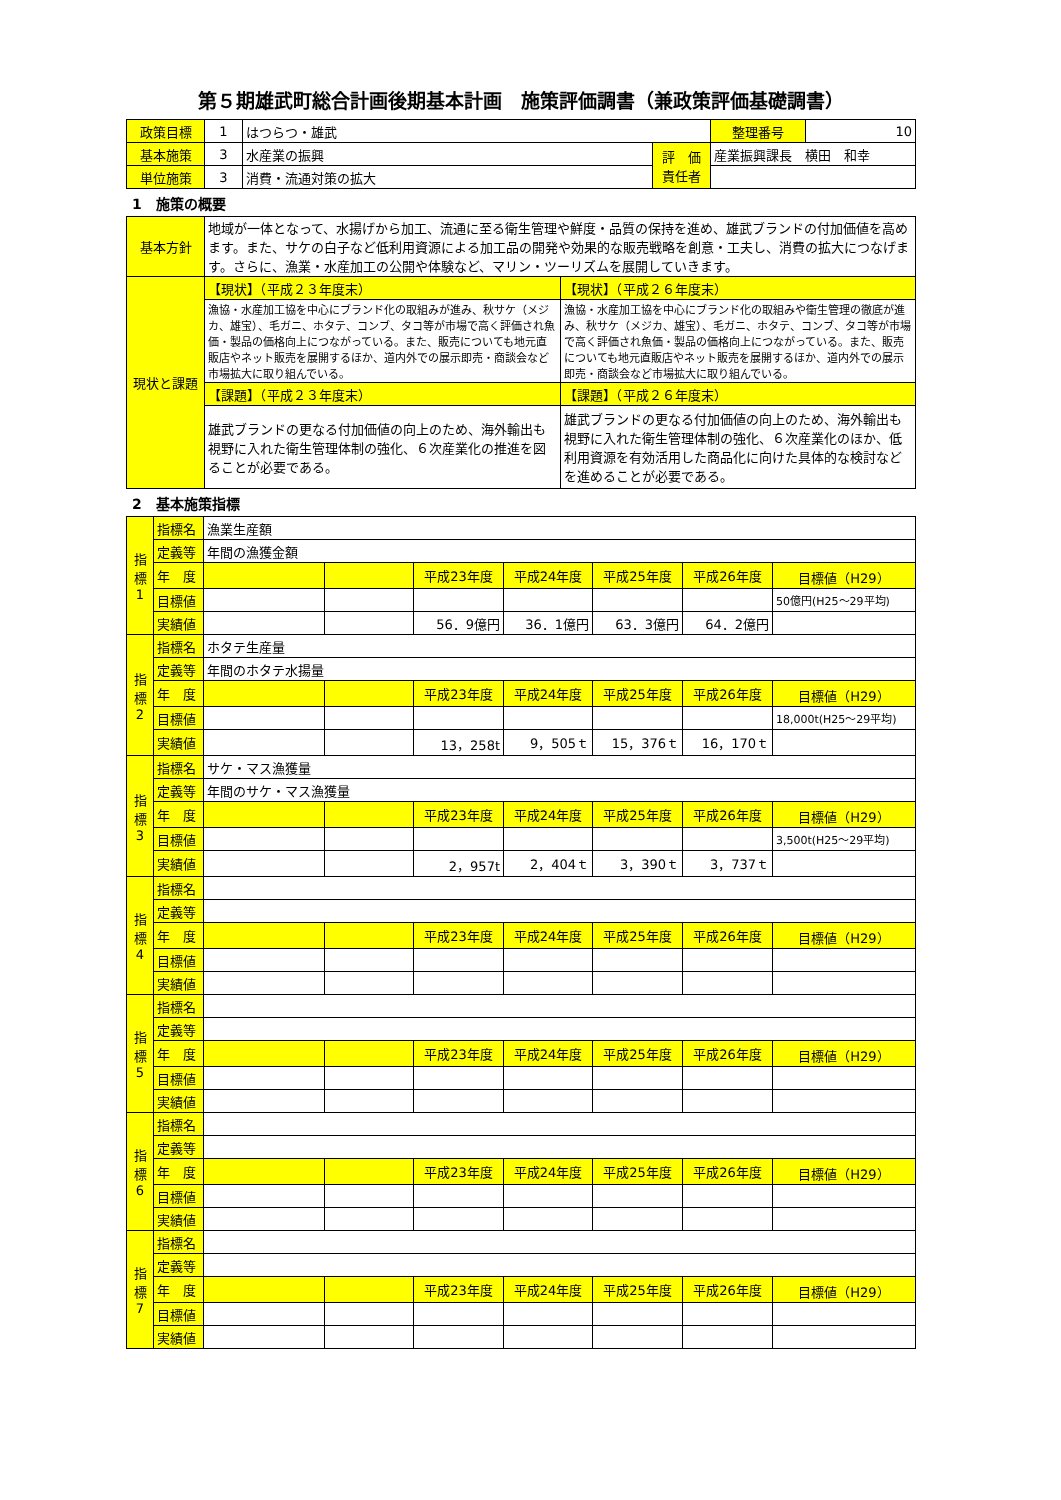第５期雄武町総合計画後期基本計画　施策評価調書（兼政策評価基礎調書）
| 政策目標 | 1 | はつらつ・雄武 | | 整理番号 | 10 |
| 基本施策 | 3 | 水産業の振興 | 評 価 責任者 | 産業振興課長 横田 和幸 | |
| 単位施策 | 3 | 消費・流通対策の拡大 | | | |
1　施策の概要
| 基本方針 | 地域が一体となって、水揚げから加工、流通に至る衛生管理や鮮度・品質の保持を進め、雄武ブランドの付加価値を高めます。また、サケの白子など低利用資源による加工品の開発や効果的な販売戦略を創意・工夫し、消費の拡大につなげます。さらに、漁業・水産加工の公開や体験など、マリン・ツーリズムを展開していきます。 | |
| 現状と課題 | 【現状】（平成２３年度末） | 【現状】（平成２６年度末） |
| | 漁協・水産加工協を中心にブランド化の取組みが進み、秋サケ（メジカ、雄宝）、毛ガニ、ホタテ、コンブ、タコ等が市場で高く評価され魚価・製品の価格向上につながっている。また、販売についても地元直販店やネット販売を展開するほか、道内外での展示即売・商談会など市場拡大に取り組んでいる。 | 漁協・水産加工協を中心にブランド化の取組みや衛生管理の徹底が進み、秋サケ（メジカ、雄宝）、毛ガニ、ホタテ、コンブ、タコ等が市場で高く評価され魚価・製品の価格向上につながっている。また、販売についても地元直販店やネット販売を展開するほか、道内外での展示即売・商談会など市場拡大に取り組んでいる。 |
| | 【課題】（平成２３年度末） | 【課題】（平成２６年度末） |
| | 雄武ブランドの更なる付加価値の向上のため、海外輸出も視野に入れた衛生管理体制の強化、６次産業化の推進を図ることが必要である。 | 雄武ブランドの更なる付加価値の向上のため、海外輸出も視野に入れた衛生管理体制の強化、６次産業化のほか、低利用資源を有効活用した商品化に向けた具体的な検討などを進めることが必要である。 |
2　基本施策指標
| 指 標 1 | 指標名 | 漁業生産額 | | | | | | |
| | 定義等 | 年間の漁獲金額 | | | | | | |
| | 年 度 | | | 平成23年度 | 平成24年度 | 平成25年度 | 平成26年度 | 目標値（H29） |
| | 目標値 | | | | | | | 50億円(H25～29平均) |
| | 実績値 | | | 56．9億円 | 36．1億円 | 63．3億円 | 64．2億円 | |
| 指 標 2 | 指標名 | ホタテ生産量 | | | | | | |
| | 定義等 | 年間のホタテ水揚量 | | | | | | |
| | 年 度 | | | 平成23年度 | 平成24年度 | 平成25年度 | 平成26年度 | 目標値（H29） |
| | 目標値 | | | | | | | 18,000t(H25～29平均) |
| | 実績値 | | | 13，258t | 9，505ｔ | 15，376ｔ | 16，170ｔ | |
| 指 標 3 | 指標名 | サケ・マス漁獲量 | | | | | | |
| | 定義等 | 年間のサケ・マス漁獲量 | | | | | | |
| | 年 度 | | | 平成23年度 | 平成24年度 | 平成25年度 | 平成26年度 | 目標値（H29） |
| | 目標値 | | | | | | | 3,500t(H25～29平均) |
| | 実績値 | | | 2，957t | 2，404ｔ | 3，390ｔ | 3，737ｔ | |
| 指 標 4 | 指標名 | | | | | | | |
| | 定義等 | | | | | | | |
| | 年 度 | | | 平成23年度 | 平成24年度 | 平成25年度 | 平成26年度 | 目標値（H29） |
| | 目標値 | | | | | | | |
| | 実績値 | | | | | | | |
| 指 標 5 | 指標名 | | | | | | | |
| | 定義等 | | | | | | | |
| | 年 度 | | | 平成23年度 | 平成24年度 | 平成25年度 | 平成26年度 | 目標値（H29） |
| | 目標値 | | | | | | | |
| | 実績値 | | | | | | | |
| 指 標 6 | 指標名 | | | | | | | |
| | 定義等 | | | | | | | |
| | 年 度 | | | 平成23年度 | 平成24年度 | 平成25年度 | 平成26年度 | 目標値（H29） |
| | 目標値 | | | | | | | |
| | 実績値 | | | | | | | |
| 指 標 7 | 指標名 | | | | | | | |
| | 定義等 | | | | | | | |
| | 年 度 | | | 平成23年度 | 平成24年度 | 平成25年度 | 平成26年度 | 目標値（H29） |
| | 目標値 | | | | | | | |
| | 実績値 | | | | | | | |